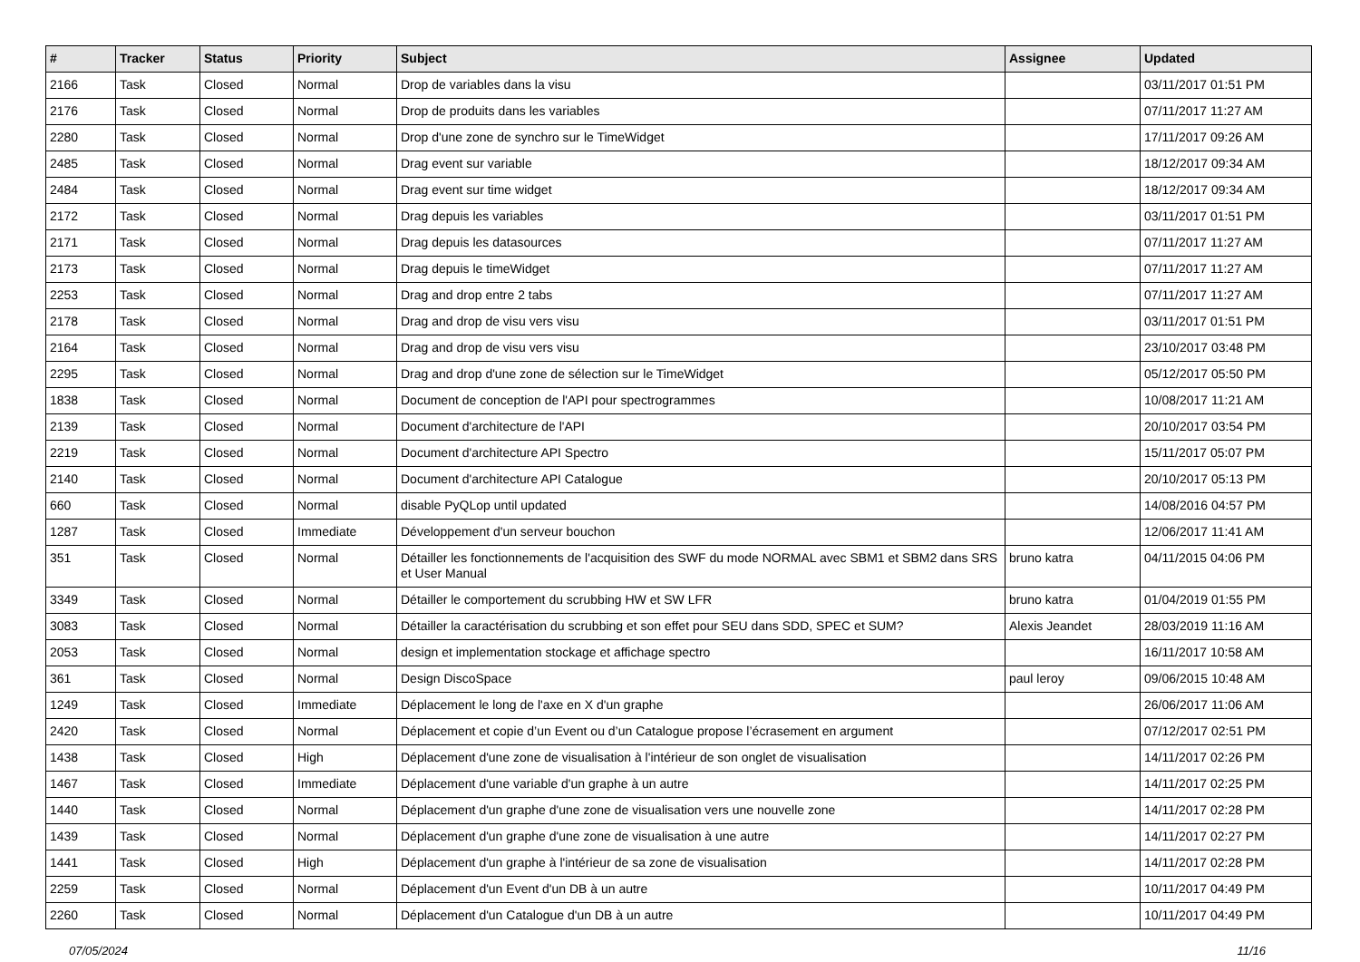| # | Tracker | Status | Priority | Subject | Assignee | Updated |
| --- | --- | --- | --- | --- | --- | --- |
| 2166 | Task | Closed | Normal | Drop de variables dans la visu | | 03/11/2017 01:51 PM |
| 2176 | Task | Closed | Normal | Drop de produits dans les variables | | 07/11/2017 11:27 AM |
| 2280 | Task | Closed | Normal | Drop d'une zone de synchro sur le TimeWidget | | 17/11/2017 09:26 AM |
| 2485 | Task | Closed | Normal | Drag event sur variable | | 18/12/2017 09:34 AM |
| 2484 | Task | Closed | Normal | Drag event sur time widget | | 18/12/2017 09:34 AM |
| 2172 | Task | Closed | Normal | Drag depuis les variables | | 03/11/2017 01:51 PM |
| 2171 | Task | Closed | Normal | Drag depuis les datasources | | 07/11/2017 11:27 AM |
| 2173 | Task | Closed | Normal | Drag depuis le timeWidget | | 07/11/2017 11:27 AM |
| 2253 | Task | Closed | Normal | Drag and drop entre 2 tabs | | 07/11/2017 11:27 AM |
| 2178 | Task | Closed | Normal | Drag and drop de visu vers visu | | 03/11/2017 01:51 PM |
| 2164 | Task | Closed | Normal | Drag and drop de visu vers visu | | 23/10/2017 03:48 PM |
| 2295 | Task | Closed | Normal | Drag and drop d'une zone de sélection sur le TimeWidget | | 05/12/2017 05:50 PM |
| 1838 | Task | Closed | Normal | Document de conception de l'API pour spectrogrammes | | 10/08/2017 11:21 AM |
| 2139 | Task | Closed | Normal | Document d'architecture de l'API | | 20/10/2017 03:54 PM |
| 2219 | Task | Closed | Normal | Document d'architecture API Spectro | | 15/11/2017 05:07 PM |
| 2140 | Task | Closed | Normal | Document d'architecture API Catalogue | | 20/10/2017 05:13 PM |
| 660 | Task | Closed | Normal | disable PyQLop until updated | | 14/08/2016 04:57 PM |
| 1287 | Task | Closed | Immediate | Développement d'un serveur bouchon | | 12/06/2017 11:41 AM |
| 351 | Task | Closed | Normal | Détailler les fonctionnements de l'acquisition des SWF du mode NORMAL avec SBM1 et SBM2 dans SRS et User Manual | bruno katra | 04/11/2015 04:06 PM |
| 3349 | Task | Closed | Normal | Détailler le comportement du scrubbing HW et SW LFR | bruno katra | 01/04/2019 01:55 PM |
| 3083 | Task | Closed | Normal | Détailler la caractérisation du scrubbing et son effet pour SEU dans SDD, SPEC et SUM? | Alexis Jeandet | 28/03/2019 11:16 AM |
| 2053 | Task | Closed | Normal | design et implementation stockage et affichage spectro | | 16/11/2017 10:58 AM |
| 361 | Task | Closed | Normal | Design DiscoSpace | paul leroy | 09/06/2015 10:48 AM |
| 1249 | Task | Closed | Immediate | Déplacement le long de l'axe en X d'un graphe | | 26/06/2017 11:06 AM |
| 2420 | Task | Closed | Normal | Déplacement et copie d’un Event ou d’un Catalogue propose l’écrasement en argument | | 07/12/2017 02:51 PM |
| 1438 | Task | Closed | High | Déplacement d'une zone de visualisation à l'intérieur de son onglet de visualisation | | 14/11/2017 02:26 PM |
| 1467 | Task | Closed | Immediate | Déplacement d'une variable d'un graphe à un autre | | 14/11/2017 02:25 PM |
| 1440 | Task | Closed | Normal | Déplacement d'un graphe d'une zone de visualisation vers une nouvelle zone | | 14/11/2017 02:28 PM |
| 1439 | Task | Closed | Normal | Déplacement d'un graphe d'une zone de visualisation à une autre | | 14/11/2017 02:27 PM |
| 1441 | Task | Closed | High | Déplacement d'un graphe à l'intérieur de sa zone de visualisation | | 14/11/2017 02:28 PM |
| 2259 | Task | Closed | Normal | Déplacement d'un Event d'un DB à un autre | | 10/11/2017 04:49 PM |
| 2260 | Task | Closed | Normal | Déplacement d'un Catalogue d'un DB à un autre | | 10/11/2017 04:49 PM |
07/05/2024 11/16